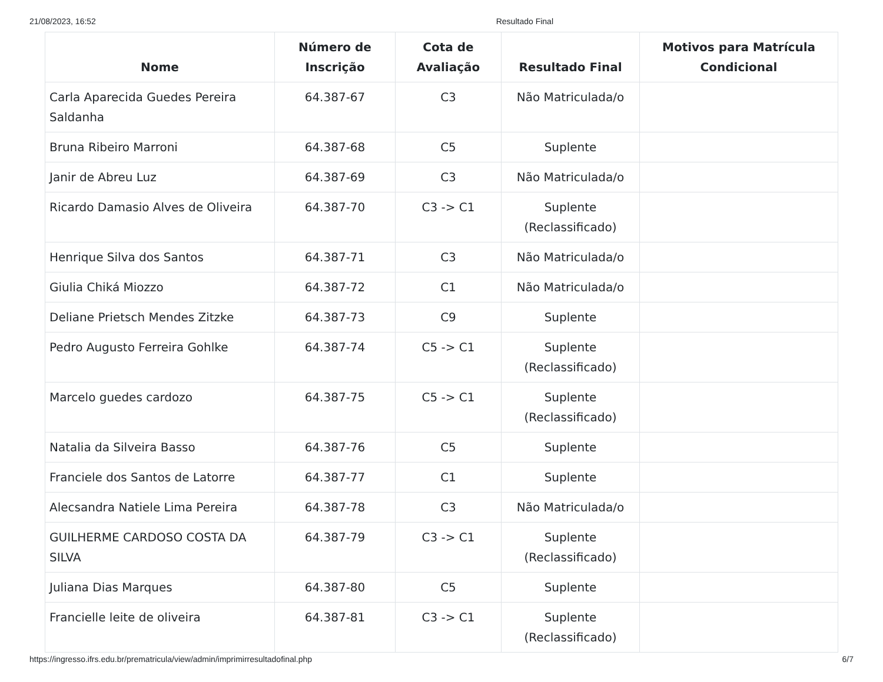21/08/2023, 16:52 Resultado Final
| Nome | Número de Inscrição | Cota de Avaliação | Resultado Final | Motivos para Matrícula Condicional |
| --- | --- | --- | --- | --- |
| Carla Aparecida Guedes Pereira Saldanha | 64.387-67 | C3 | Não Matriculada/o | |
| Bruna Ribeiro Marroni | 64.387-68 | C5 | Suplente | |
| Janir de Abreu Luz | 64.387-69 | C3 | Não Matriculada/o | |
| Ricardo Damasio Alves de Oliveira | 64.387-70 | C3 -> C1 | Suplente (Reclassificado) | |
| Henrique Silva dos Santos | 64.387-71 | C3 | Não Matriculada/o | |
| Giulia Chiká Miozzo | 64.387-72 | C1 | Não Matriculada/o | |
| Deliane Prietsch Mendes Zitzke | 64.387-73 | C9 | Suplente | |
| Pedro Augusto Ferreira Gohlke | 64.387-74 | C5 -> C1 | Suplente (Reclassificado) | |
| Marcelo guedes cardozo | 64.387-75 | C5 -> C1 | Suplente (Reclassificado) | |
| Natalia da Silveira Basso | 64.387-76 | C5 | Suplente | |
| Franciele dos Santos de Latorre | 64.387-77 | C1 | Suplente | |
| Alecsandra Natiele Lima Pereira | 64.387-78 | C3 | Não Matriculada/o | |
| GUILHERME CARDOSO COSTA DA SILVA | 64.387-79 | C3 -> C1 | Suplente (Reclassificado) | |
| Juliana Dias Marques | 64.387-80 | C5 | Suplente | |
| Francielle leite de oliveira | 64.387-81 | C3 -> C1 | Suplente (Reclassificado) | |
https://ingresso.ifrs.edu.br/prematricula/view/admin/imprimirresultadofinal.php 6/7